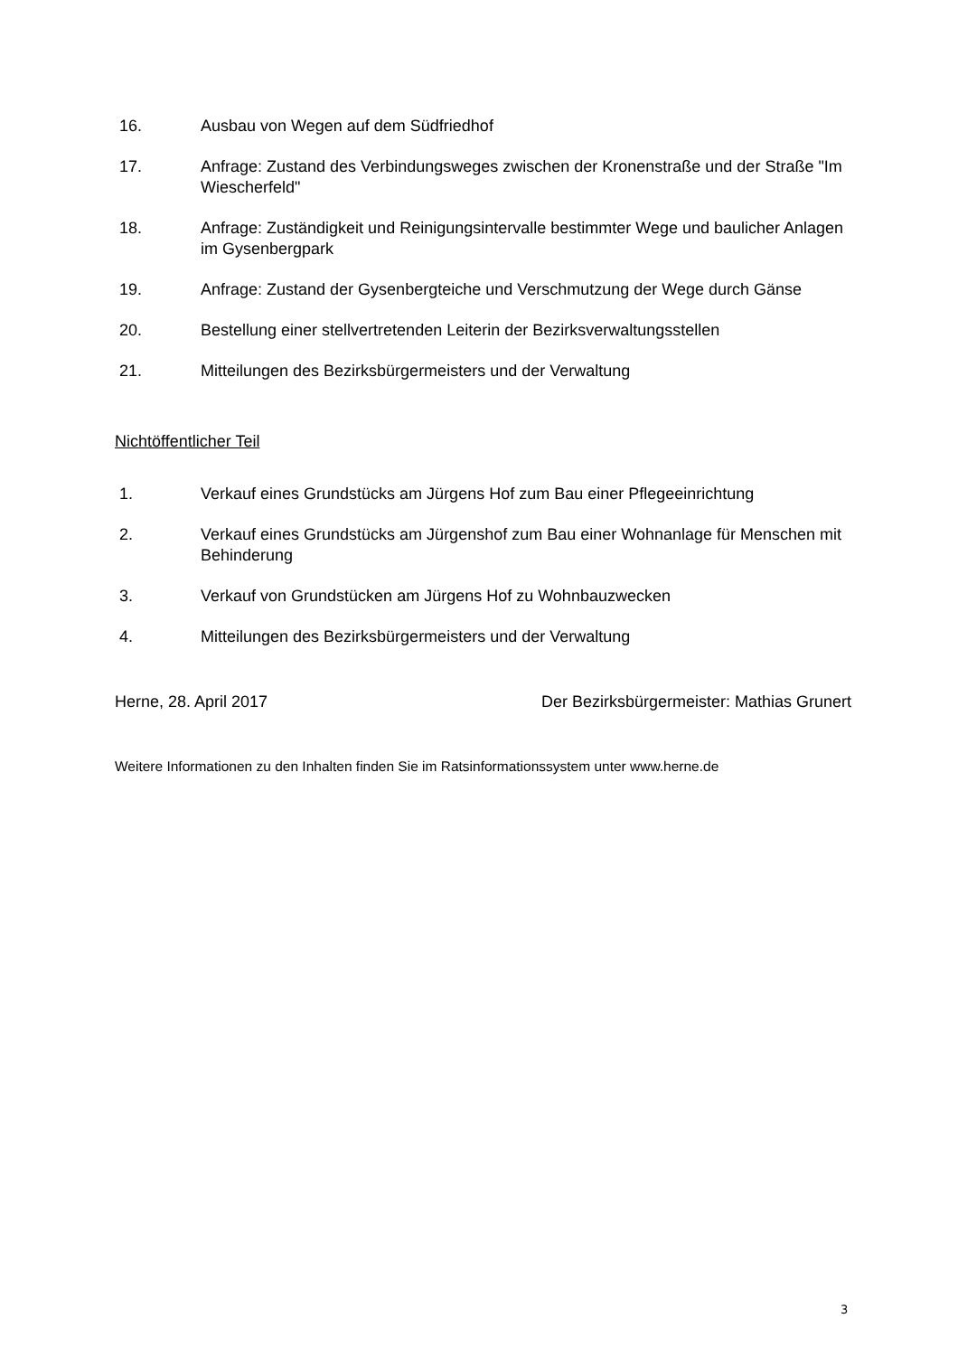16. Ausbau von Wegen auf dem Südfriedhof
17. Anfrage: Zustand des Verbindungsweges zwischen der Kronenstraße und der Straße "Im Wiescherfeld"
18. Anfrage: Zuständigkeit und Reinigungsintervalle bestimmter Wege und baulicher Anlagen im Gysenbergpark
19. Anfrage: Zustand der Gysenbergteiche und Verschmutzung der Wege durch Gänse
20. Bestellung einer stellvertretenden Leiterin der Bezirksverwaltungsstellen
21. Mitteilungen des Bezirksbürgermeisters und der Verwaltung
Nichtöffentlicher Teil
1. Verkauf eines Grundstücks am Jürgens Hof zum Bau einer Pflegeeinrichtung
2. Verkauf eines Grundstücks am Jürgenshof zum Bau einer Wohnanlage für Menschen mit Behinderung
3. Verkauf von Grundstücken am Jürgens Hof zu Wohnbauzwecken
4. Mitteilungen des Bezirksbürgermeisters und der Verwaltung
Herne, 28. April 2017 Der Bezirksbürgermeister: Mathias Grunert
Weitere Informationen zu den Inhalten finden Sie im Ratsinformationssystem unter www.herne.de
3